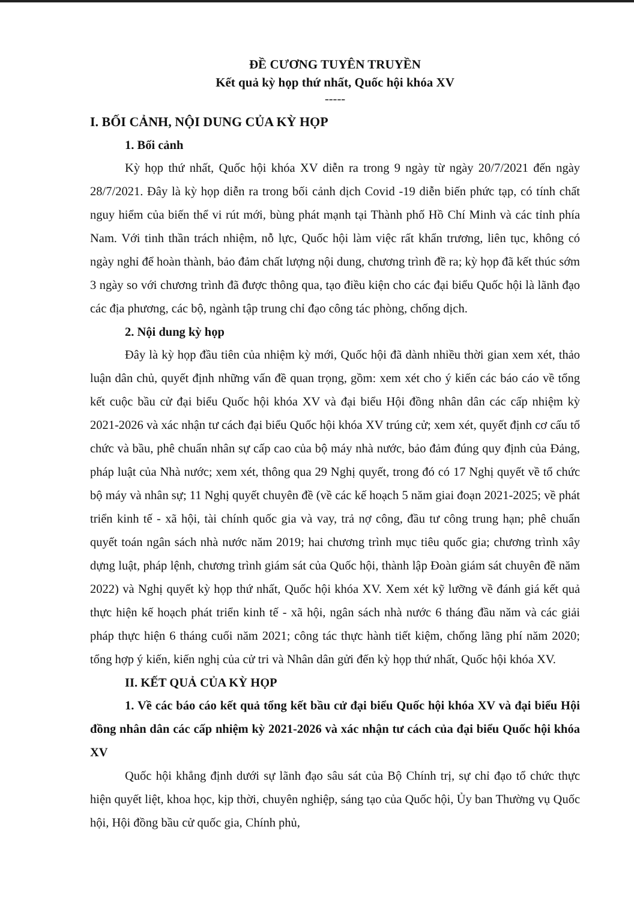ĐỀ CƯƠNG TUYÊN TRUYỀN
Kết quả kỳ họp thứ nhất, Quốc hội khóa XV
-----
I. BỐI CẢNH, NỘI DUNG CỦA KỲ HỌP
1. Bối cảnh
Kỳ họp thứ nhất, Quốc hội khóa XV diễn ra trong 9 ngày từ ngày 20/7/2021 đến ngày 28/7/2021. Đây là kỳ họp diễn ra trong bối cảnh dịch Covid -19 diễn biến phức tạp, có tính chất nguy hiểm của biến thể vi rút mới, bùng phát mạnh tại Thành phố Hồ Chí Minh và các tỉnh phía Nam. Với tinh thần trách nhiệm, nỗ lực, Quốc hội làm việc rất khẩn trương, liên tục, không có ngày nghỉ để hoàn thành, bảo đảm chất lượng nội dung, chương trình đề ra; kỳ họp đã kết thúc sớm 3 ngày so với chương trình đã được thông qua, tạo điều kiện cho các đại biểu Quốc hội là lãnh đạo các địa phương, các bộ, ngành tập trung chỉ đạo công tác phòng, chống dịch.
2. Nội dung kỳ họp
Đây là kỳ họp đầu tiên của nhiệm kỳ mới, Quốc hội đã dành nhiều thời gian xem xét, thảo luận dân chủ, quyết định những vấn đề quan trọng, gồm: xem xét cho ý kiến các báo cáo về tổng kết cuộc bầu cử đại biểu Quốc hội khóa XV và đại biểu Hội đồng nhân dân các cấp nhiệm kỳ 2021-2026 và xác nhận tư cách đại biểu Quốc hội khóa XV trúng cử; xem xét, quyết định cơ cấu tổ chức và bầu, phê chuẩn nhân sự cấp cao của bộ máy nhà nước, bảo đảm đúng quy định của Đảng, pháp luật của Nhà nước; xem xét, thông qua 29 Nghị quyết, trong đó có 17 Nghị quyết về tổ chức bộ máy và nhân sự; 11 Nghị quyết chuyên đề (về các kế hoạch 5 năm giai đoạn 2021-2025; về phát triển kinh tế - xã hội, tài chính quốc gia và vay, trả nợ công, đầu tư công trung hạn; phê chuẩn quyết toán ngân sách nhà nước năm 2019; hai chương trình mục tiêu quốc gia; chương trình xây dựng luật, pháp lệnh, chương trình giám sát của Quốc hội, thành lập Đoàn giám sát chuyên đề năm 2022) và Nghị quyết kỳ họp thứ nhất, Quốc hội khóa XV. Xem xét kỹ lưỡng về đánh giá kết quả thực hiện kế hoạch phát triển kinh tế - xã hội, ngân sách nhà nước 6 tháng đầu năm và các giải pháp thực hiện 6 tháng cuối năm 2021; công tác thực hành tiết kiệm, chống lãng phí năm 2020; tổng hợp ý kiến, kiến nghị của cử tri và Nhân dân gửi đến kỳ họp thứ nhất, Quốc hội khóa XV.
II. KẾT QUẢ CỦA KỲ HỌP
1. Về các báo cáo kết quả tổng kết bầu cử đại biểu Quốc hội khóa XV và đại biểu Hội đồng nhân dân các cấp nhiệm kỳ 2021-2026 và xác nhận tư cách của đại biểu Quốc hội khóa XV
Quốc hội khẳng định dưới sự lãnh đạo sâu sát của Bộ Chính trị, sự chỉ đạo tổ chức thực hiện quyết liệt, khoa học, kịp thời, chuyên nghiệp, sáng tạo của Quốc hội, Ủy ban Thường vụ Quốc hội, Hội đồng bầu cử quốc gia, Chính phủ,